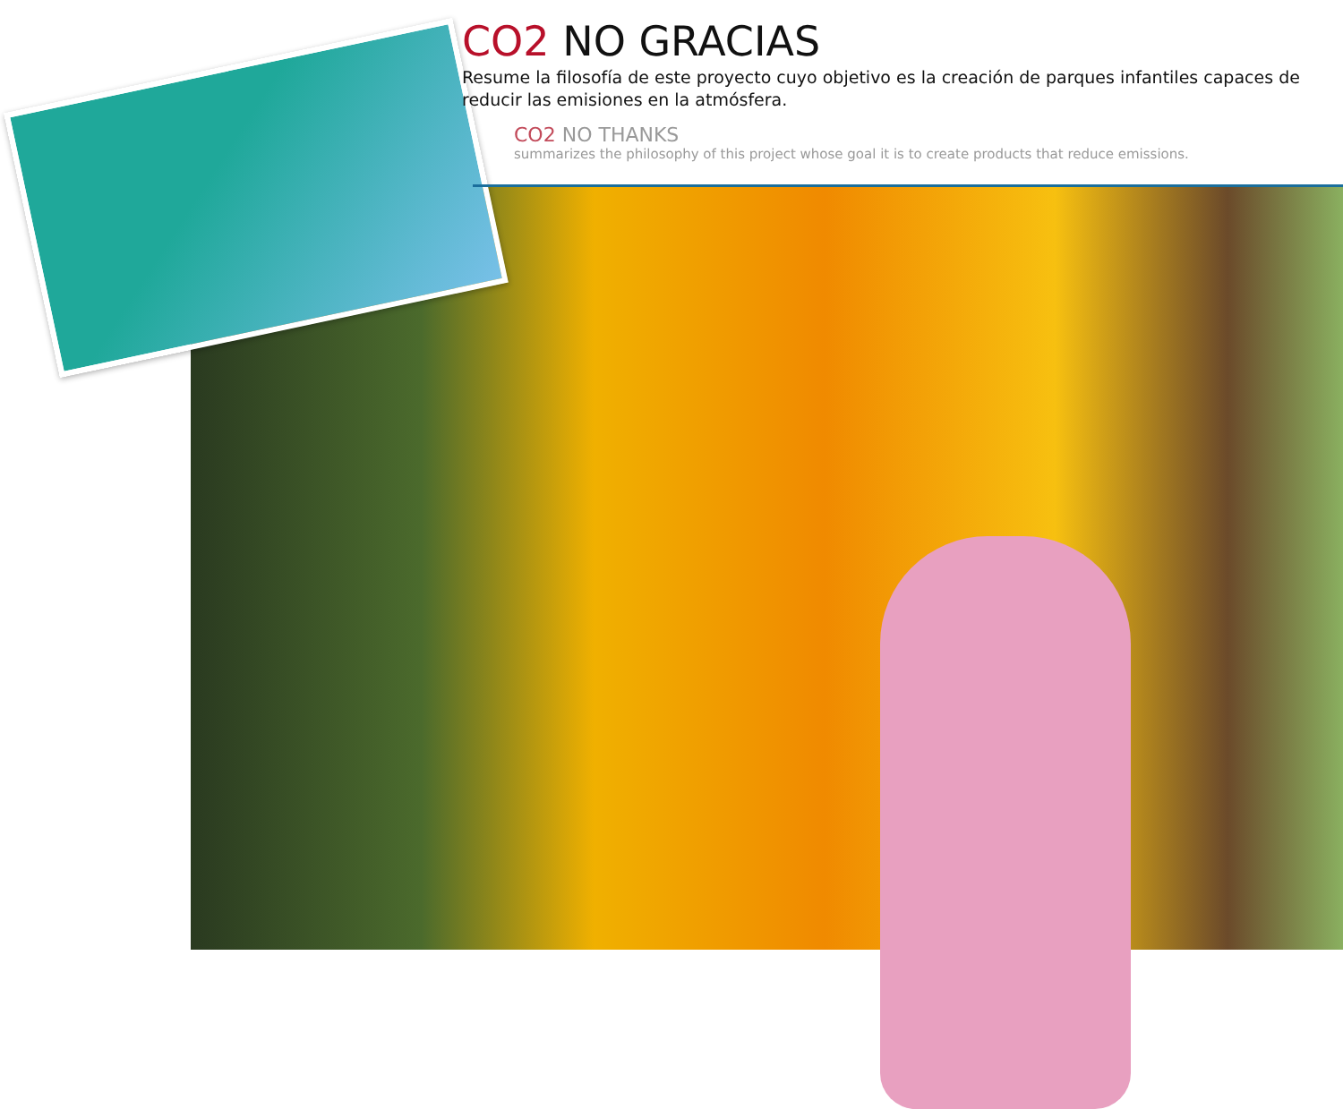CO2 NO GRACIAS
Resume la filosofía de este proyecto cuyo objetivo es la creación de parques infantiles capaces de reducir las emisiones en la atmósfera.
CO2 NO THANKS
summarizes the philosophy of this project whose goal it is to create products that reduce emissions.